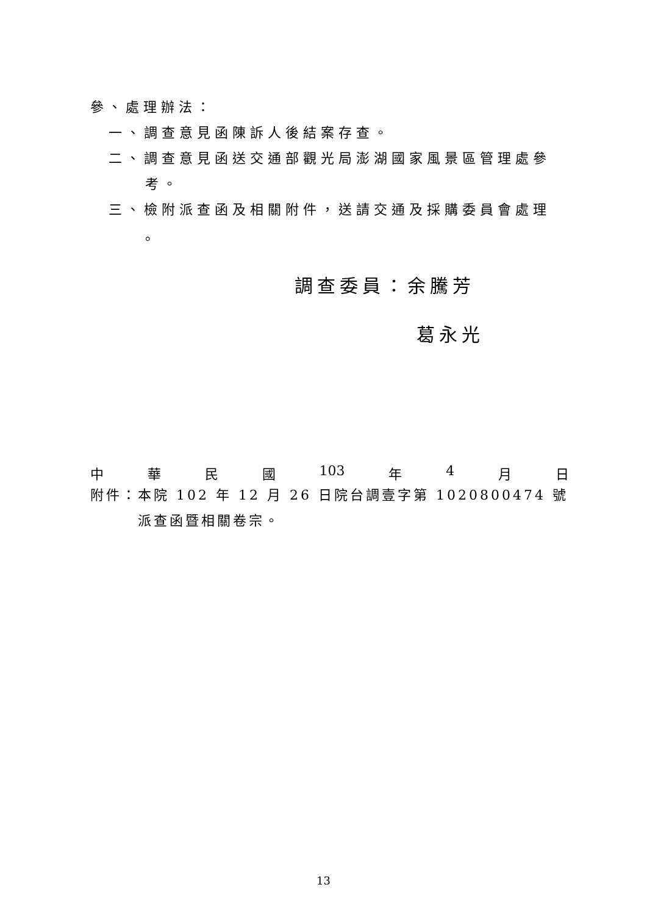參、處理辦法：
一、調查意見函陳訴人後結案存查。
二、調查意見函送交通部觀光局澎湖國家風景區管理處參
考。
三、檢附派查函及相關附件，送請交通及採購委員會處理
。
調查委員：余騰芳
葛永光
中 華 民 國 103 年 4 月 日
附件：本院 102 年 12 月 26 日院台調壹字第 1020800474 號派查函暨相關卷宗。
13